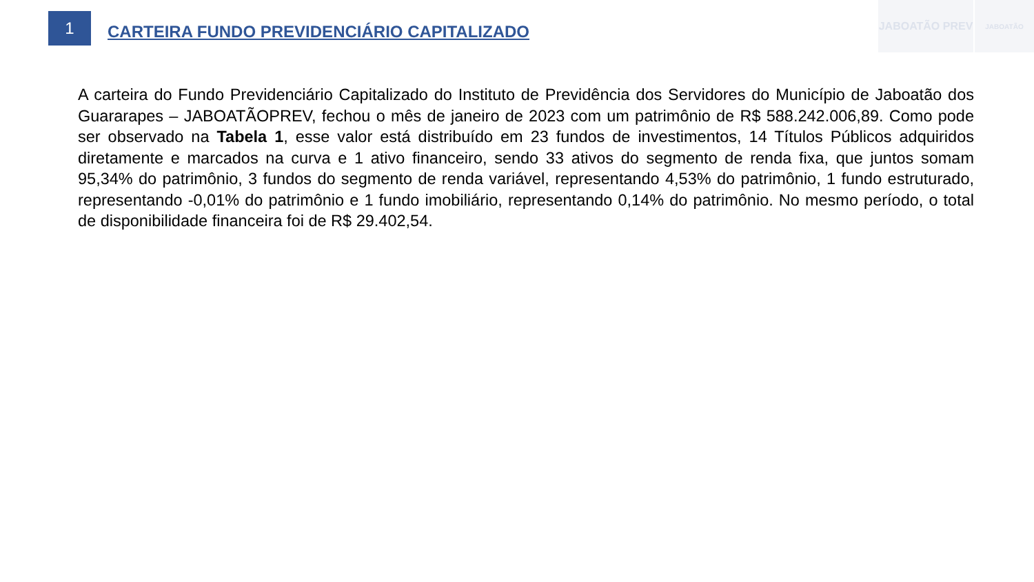JABOATÃO PREV
JABOATÃO
1
CARTEIRA FUNDO PREVIDENCIÁRIO CAPITALIZADO
A carteira do Fundo Previdenciário Capitalizado do Instituto de Previdência dos Servidores do Município de Jaboatão dos Guararapes – JABOATÃOPREV, fechou o mês de janeiro de 2023 com um patrimônio de R$ 588.242.006,89. Como pode ser observado na Tabela 1, esse valor está distribuído em 23 fundos de investimentos, 14 Títulos Públicos adquiridos diretamente e marcados na curva e 1 ativo financeiro, sendo 33 ativos do segmento de renda fixa, que juntos somam 95,34% do patrimônio, 3 fundos do segmento de renda variável, representando 4,53% do patrimônio, 1 fundo estruturado, representando -0,01% do patrimônio e 1 fundo imobiliário, representando 0,14% do patrimônio. No mesmo período, o total de disponibilidade financeira foi de R$ 29.402,54.